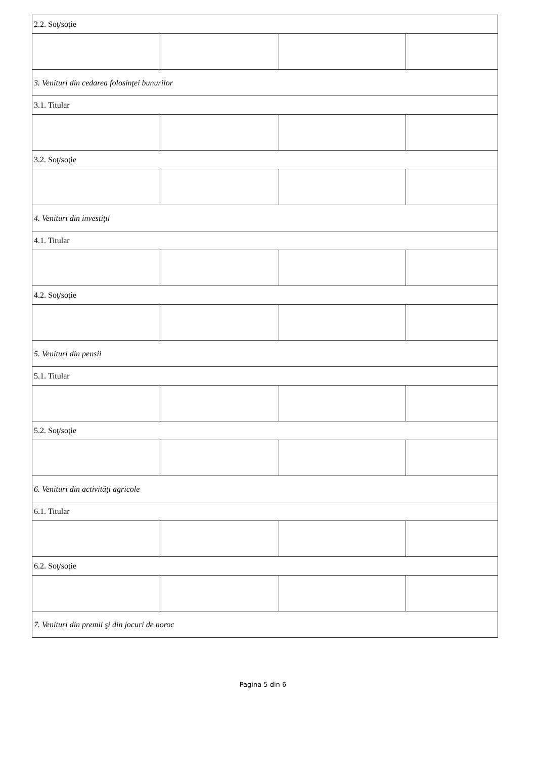| 2.2. Soţ/soţie | | | |
| 3. Venituri din cedarea folosinţei bunurilor | | | |
| 3.1. Titular | | | |
| 3.2. Soţ/soţie | | | |
| 4. Venituri din investiţii | | | |
| 4.1. Titular | | | |
| 4.2. Soţ/soţie | | | |
| 5. Venituri din pensii | | | |
| 5.1. Titular | | | |
| 5.2. Soţ/soţie | | | |
| 6. Venituri din activităţi agricole | | | |
| 6.1. Titular | | | |
| 6.2. Soţ/soţie | | | |
| 7. Venituri din premii şi din jocuri de noroc | | | |
Pagina 5 din 6